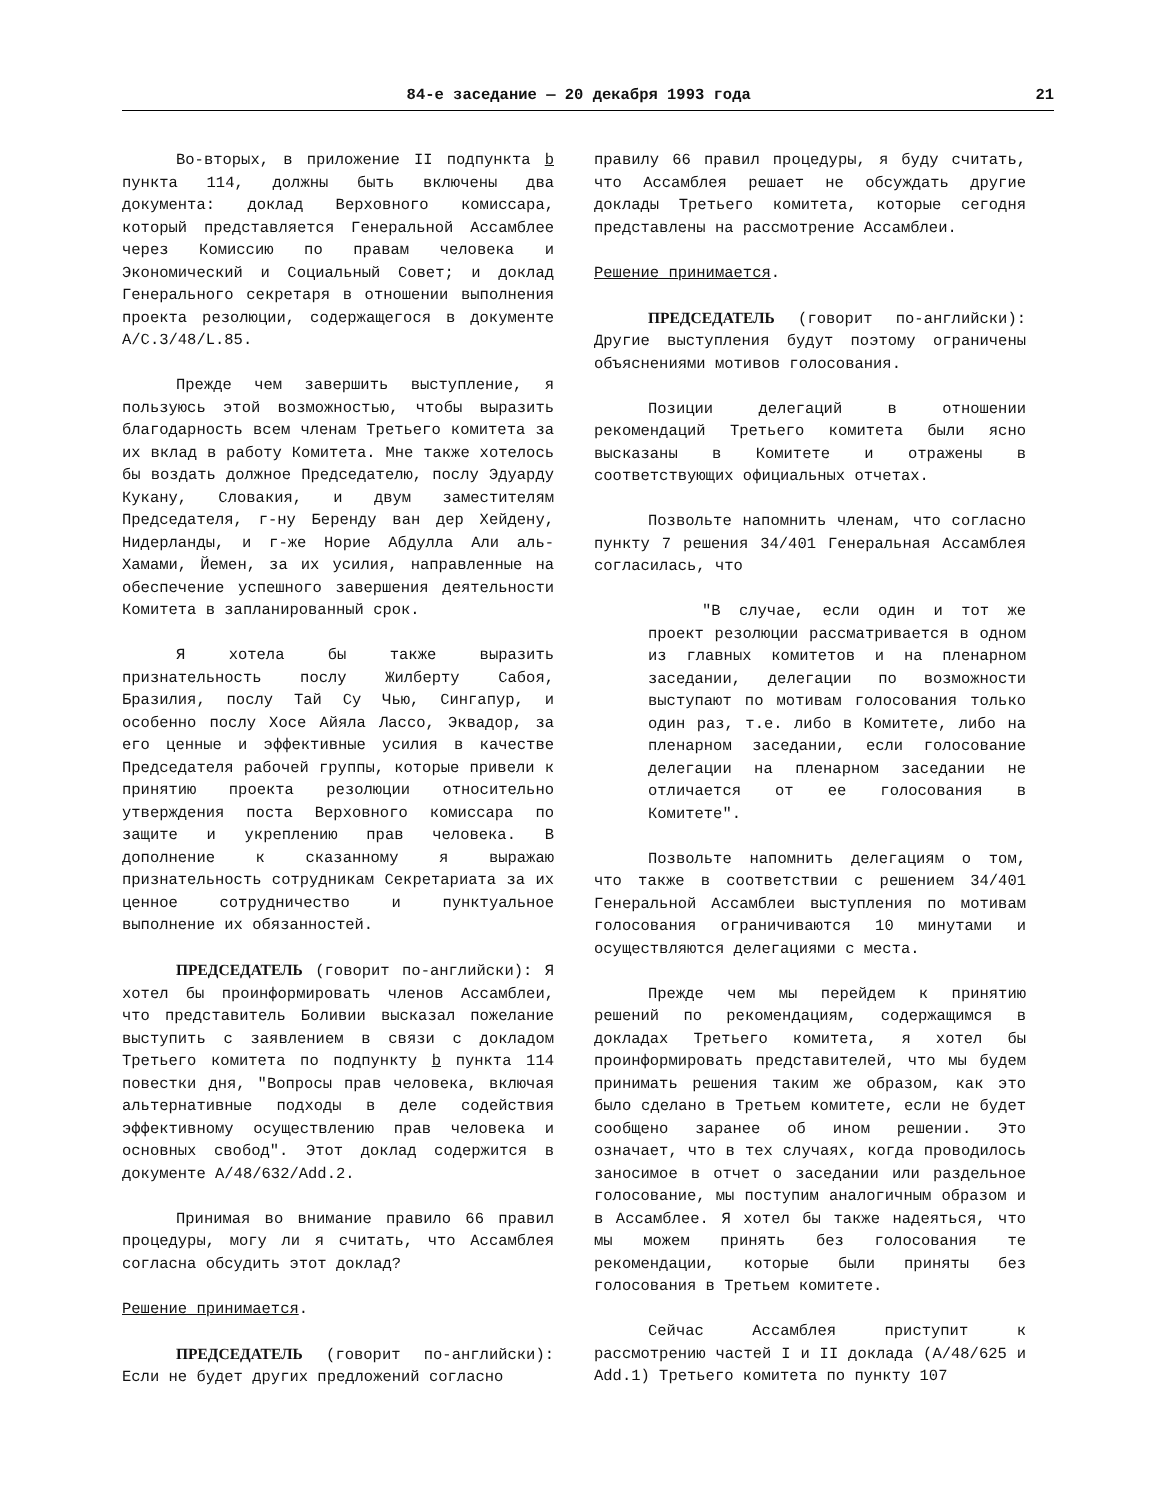84-е заседание — 20 декабря 1993 года 21
Во-вторых, в приложение II подпункта b пункта 114, должны быть включены два документа: доклад Верховного комиссара, который представляется Генеральной Ассамблее через Комиссию по правам человека и Экономический и Социальный Совет; и доклад Генерального секретаря в отношении выполнения проекта резолюции, содержащегося в документе A/C.3/48/L.85.
Прежде чем завершить выступление, я пользуюсь этой возможностью, чтобы выразить благодарность всем членам Третьего комитета за их вклад в работу Комитета. Мне также хотелось бы воздать должное Председателю, послу Эдуарду Кукану, Словакия, и двум заместителям Председателя, г-ну Беренду ван дер Хейдену, Нидерланды, и г-же Норие Абдулла Али аль-Хамами, Йемен, за их усилия, направленные на обеспечение успешного завершения деятельности Комитета в запланированный срок.
Я хотела бы также выразить признательность послу Жилберту Сабоя, Бразилия, послу Тай Су Чью, Сингапур, и особенно послу Хосе Айяла Лассо, Эквадор, за его ценные и эффективные усилия в качестве Председателя рабочей группы, которые привели к принятию проекта резолюции относительно утверждения поста Верховного комиссара по защите и укреплению прав человека. В дополнение к сказанному я выражаю признательность сотрудникам Секретариата за их ценное сотрудничество и пунктуальное выполнение их обязанностей.
ПРЕДСЕДАТЕЛЬ (говорит по-английски): Я хотел бы проинформировать членов Ассамблеи, что представитель Боливии высказал пожелание выступить с заявлением в связи с докладом Третьего комитета по подпункту b пункта 114 повестки дня, "Вопросы прав человека, включая альтернативные подходы в деле содействия эффективному осуществлению прав человека и основных свобод". Этот доклад содержится в документе A/48/632/Add.2.
Принимая во внимание правило 66 правил процедуры, могу ли я считать, что Ассамблея согласна обсудить этот доклад?
Решение принимается.
ПРЕДСЕДАТЕЛЬ (говорит по-английски): Если не будет других предложений согласно
правилу 66 правил процедуры, я буду считать, что Ассамблея решает не обсуждать другие доклады Третьего комитета, которые сегодня представлены на рассмотрение Ассамблеи.
Решение принимается.
ПРЕДСЕДАТЕЛЬ (говорит по-английски): Другие выступления будут поэтому ограничены объяснениями мотивов голосования.
Позиции делегаций в отношении рекомендаций Третьего комитета были ясно высказаны в Комитете и отражены в соответствующих официальных отчетах.
Позвольте напомнить членам, что согласно пункту 7 решения 34/401 Генеральная Ассамблея согласилась, что
"В случае, если один и тот же проект резолюции рассматривается в одном из главных комитетов и на пленарном заседании, делегации по возможности выступают по мотивам голосования только один раз, т.е. либо в Комитете, либо на пленарном заседании, если голосование делегации на пленарном заседании не отличается от ее голосования в Комитете".
Позвольте напомнить делегациям о том, что также в соответствии с решением 34/401 Генеральной Ассамблеи выступления по мотивам голосования ограничиваются 10 минутами и осуществляются делегациями с места.
Прежде чем мы перейдем к принятию решений по рекомендациям, содержащимся в докладах Третьего комитета, я хотел бы проинформировать представителей, что мы будем принимать решения таким же образом, как это было сделано в Третьем комитете, если не будет сообщено заранее об ином решении. Это означает, что в тех случаях, когда проводилось заносимое в отчет о заседании или раздельное голосование, мы поступим аналогичным образом и в Ассамблее. Я хотел бы также надеяться, что мы можем принять без голосования те рекомендации, которые были приняты без голосования в Третьем комитете.
Сейчас Ассамблея приступит к рассмотрению частей I и II доклада (A/48/625 и Add.1) Третьего комитета по пункту 107